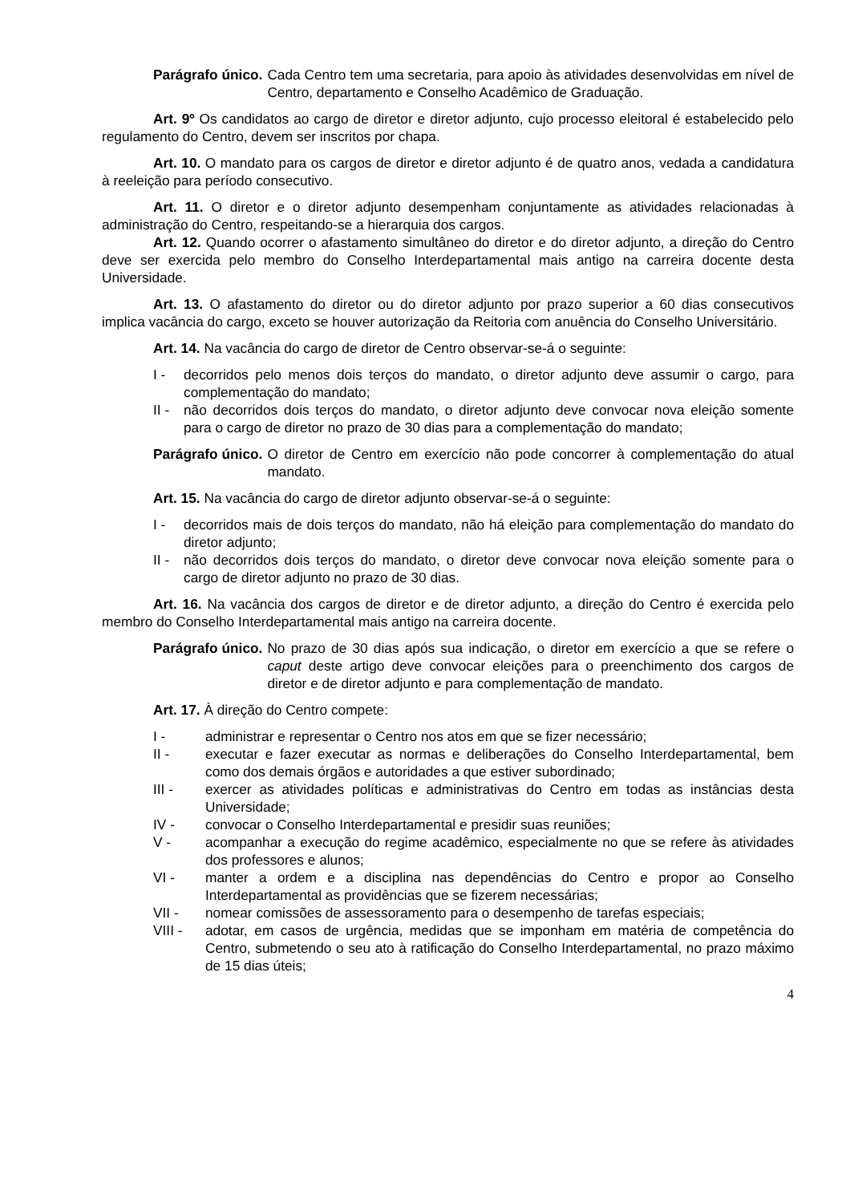Parágrafo único. Cada Centro tem uma secretaria, para apoio às atividades desenvolvidas em nível de Centro, departamento e Conselho Acadêmico de Graduação.
Art. 9º Os candidatos ao cargo de diretor e diretor adjunto, cujo processo eleitoral é estabelecido pelo regulamento do Centro, devem ser inscritos por chapa.
Art. 10. O mandato para os cargos de diretor e diretor adjunto é de quatro anos, vedada a candidatura à reeleição para período consecutivo.
Art. 11. O diretor e o diretor adjunto desempenham conjuntamente as atividades relacionadas à administração do Centro, respeitando-se a hierarquia dos cargos.
Art. 12. Quando ocorrer o afastamento simultâneo do diretor e do diretor adjunto, a direção do Centro deve ser exercida pelo membro do Conselho Interdepartamental mais antigo na carreira docente desta Universidade.
Art. 13. O afastamento do diretor ou do diretor adjunto por prazo superior a 60 dias consecutivos implica vacância do cargo, exceto se houver autorização da Reitoria com anuência do Conselho Universitário.
Art. 14. Na vacância do cargo de diretor de Centro observar-se-á o seguinte:
I - decorridos pelo menos dois terços do mandato, o diretor adjunto deve assumir o cargo, para complementação do mandato;
II -
não decorridos dois terços do mandato, o diretor adjunto deve convocar nova eleição somente para o cargo de diretor no prazo de 30 dias para a complementação do mandato;
Parágrafo único. O diretor de Centro em exercício não pode concorrer à complementação do atual mandato.
Art. 15. Na vacância do cargo de diretor adjunto observar-se-á o seguinte:
I - decorridos mais de dois terços do mandato, não há eleição para complementação do mandato do diretor adjunto;
II -
não decorridos dois terços do mandato, o diretor deve convocar nova eleição somente para o cargo de diretor adjunto no prazo de 30 dias.
Art. 16. Na vacância dos cargos de diretor e de diretor adjunto, a direção do Centro é exercida pelo membro do Conselho Interdepartamental mais antigo na carreira docente.
Parágrafo único. No prazo de 30 dias após sua indicação, o diretor em exercício a que se refere o caput deste artigo deve convocar eleições para o preenchimento dos cargos de diretor e de diretor adjunto e para complementação de mandato.
Art. 17. À direção do Centro compete:
I - administrar e representar o Centro nos atos em que se fizer necessário;
II - executar e fazer executar as normas e deliberações do Conselho Interdepartamental, bem como dos demais órgãos e autoridades a que estiver subordinado;
III - exercer as atividades políticas e administrativas do Centro em todas as instâncias desta Universidade;
IV - convocar o Conselho Interdepartamental e presidir suas reuniões;
V - acompanhar a execução do regime acadêmico, especialmente no que se refere às atividades dos professores e alunos;
VI - manter a ordem e a disciplina nas dependências do Centro e propor ao Conselho Interdepartamental as providências que se fizerem necessárias;
VII - nomear comissões de assessoramento para o desempenho de tarefas especiais;
VIII - adotar, em casos de urgência, medidas que se imponham em matéria de competência do Centro, submetendo o seu ato à ratificação do Conselho Interdepartamental, no prazo máximo de 15 dias úteis;
4